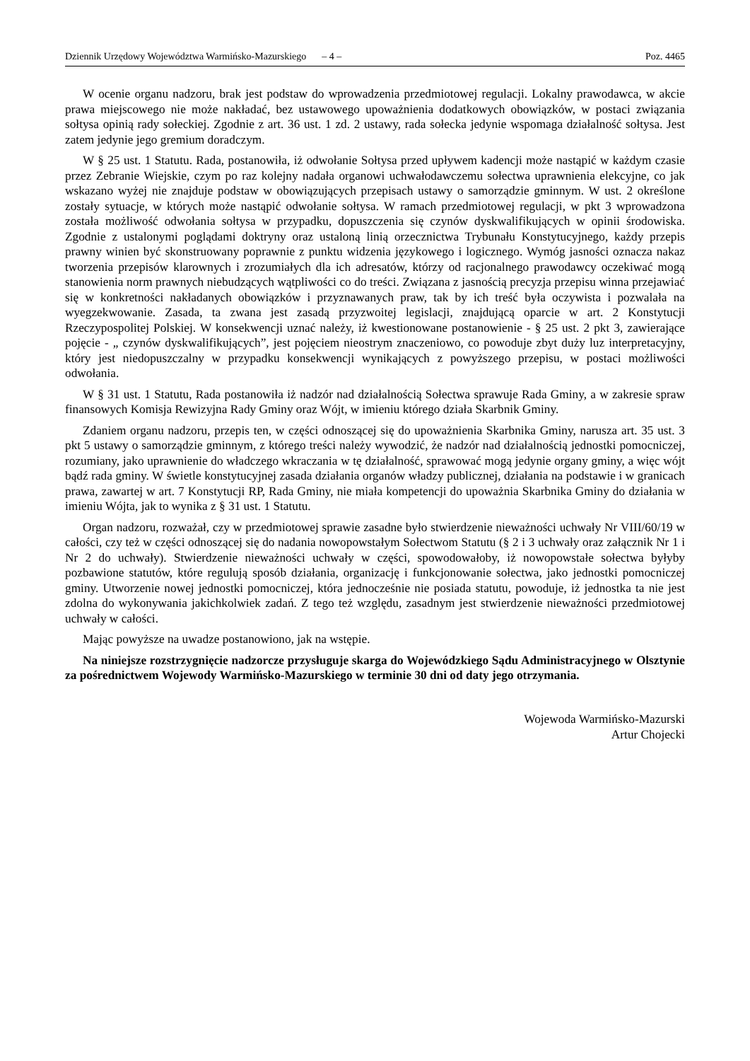Dziennik Urzędowy Województwa Warmińsko-Mazurskiego – 4 – Poz. 4465
W ocenie organu nadzoru, brak jest podstaw do wprowadzenia przedmiotowej regulacji. Lokalny prawodawca, w akcie prawa miejscowego nie może nakładać, bez ustawowego upoważnienia dodatkowych obowiązków, w postaci związania sołtysa opinią rady sołeckiej. Zgodnie z art. 36 ust. 1 zd. 2 ustawy, rada sołecka jedynie wspomaga działalność sołtysa. Jest zatem jedynie jego gremium doradczym.
W § 25 ust. 1 Statutu. Rada, postanowiła, iż odwołanie Sołtysa przed upływem kadencji może nastąpić w każdym czasie przez Zebranie Wiejskie, czym po raz kolejny nadała organowi uchwałodawczemu sołectwa uprawnienia elekcyjne, co jak wskazano wyżej nie znajduje podstaw w obowiązujących przepisach ustawy o samorządzie gminnym. W ust. 2 określone zostały sytuacje, w których może nastąpić odwołanie sołtysa. W ramach przedmiotowej regulacji, w pkt 3 wprowadzona została możliwość odwołania sołtysa w przypadku, dopuszczenia się czynów dyskwalifikujących w opinii środowiska. Zgodnie z ustalonymi poglądami doktryny oraz ustaloną linią orzecznictwa Trybunału Konstytucyjnego, każdy przepis prawny winien być skonstruowany poprawnie z punktu widzenia językowego i logicznego. Wymóg jasności oznacza nakaz tworzenia przepisów klarownych i zrozumiałych dla ich adresatów, którzy od racjonalnego prawodawcy oczekiwać mogą stanowienia norm prawnych niebudzących wątpliwości co do treści. Związana z jasnością precyzja przepisu winna przejawiać się w konkretności nakładanych obowiązków i przyznawanych praw, tak by ich treść była oczywista i pozwalała na wyegzekwowanie. Zasada, ta zwana jest zasadą przyzwoitej legislacji, znajdującą oparcie w art. 2 Konstytucji Rzeczypospolitej Polskiej. W konsekwencji uznać należy, iż kwestionowane postanowienie - § 25 ust. 2 pkt 3, zawierające pojęcie - „ czynów dyskwalifikujących”, jest pojęciem nieostrym znaczeniowo, co powoduje zbyt duży luz interpretacyjny, który jest niedopuszczalny w przypadku konsekwencji wynikających z powyższego przepisu, w postaci możliwości odwołania.
W § 31 ust. 1 Statutu, Rada postanowiła iż nadzór nad działalnością Sołectwa sprawuje Rada Gminy, a w zakresie spraw finansowych Komisja Rewizyjna Rady Gminy oraz Wójt, w imieniu którego działa Skarbnik Gminy.
Zdaniem organu nadzoru, przepis ten, w części odnoszącej się do upoważnienia Skarbnika Gminy, narusza art. 35 ust. 3 pkt 5 ustawy o samorządzie gminnym, z którego treści należy wywodzić, że nadzór nad działalnością jednostki pomocniczej, rozumiany, jako uprawnienie do władczego wkraczania w tę działalność, sprawować mogą jedynie organy gminy, a więc wójt bądź rada gminy. W świetle konstytucyjnej zasada działania organów władzy publicznej, działania na podstawie i w granicach prawa, zawartej w art. 7 Konstytucji RP, Rada Gminy, nie miała kompetencji do upoważnia Skarbnika Gminy do działania w imieniu Wójta, jak to wynika z § 31 ust. 1 Statutu.
Organ nadzoru, rozważał, czy w przedmiotowej sprawie zasadne było stwierdzenie nieważności uchwały Nr VIII/60/19 w całości, czy też w części odnoszącej się do nadania nowopowstałym Sołectwom Statutu (§ 2 i 3 uchwały oraz załącznik Nr 1 i Nr 2 do uchwały). Stwierdzenie nieważności uchwały w części, spowodowałoby, iż nowopowstałe sołectwa byłyby pozbawione statutów, które regulują sposób działania, organizację i funkcjonowanie sołectwa, jako jednostki pomocniczej gminy. Utworzenie nowej jednostki pomocniczej, która jednocześnie nie posiada statutu, powoduje, iż jednostka ta nie jest zdolna do wykonywania jakichkolwiek zadań. Z tego też względu, zasadnym jest stwierdzenie nieważności przedmiotowej uchwały w całości.
Mając powyższe na uwadze postanowiono, jak na wstępie.
Na niniejsze rozstrzygnięcie nadzorcze przysługuje skarga do Wojewódzkiego Sądu Administracyjnego w Olsztynie za pośrednictwem Wojewody Warmińsko-Mazurskiego w terminie 30 dni od daty jego otrzymania.
Wojewoda Warmińsko-Mazurski
Artur Chojecki